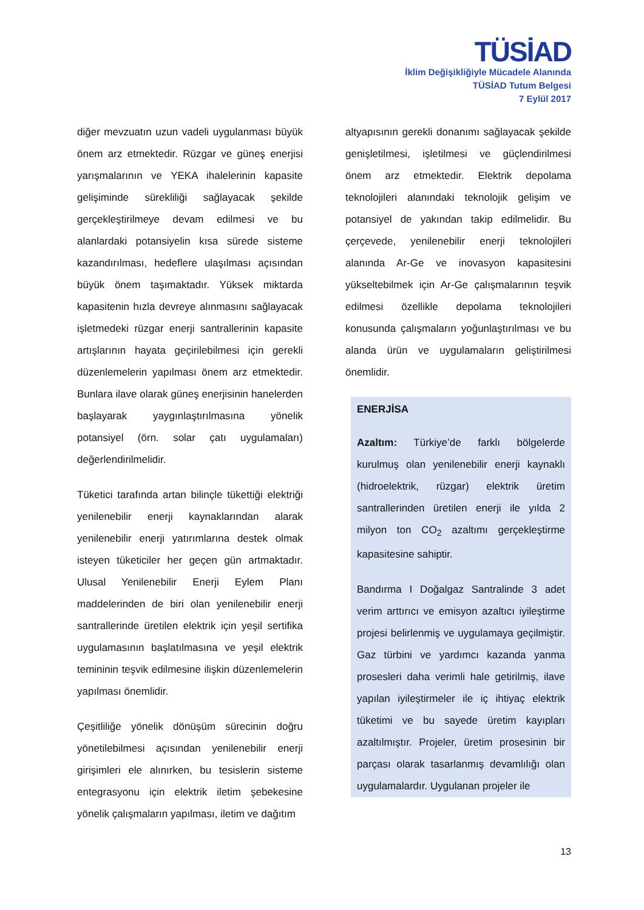TÜSİAD
İklim Değişikliğiyle Mücadele Alanında
TÜSİAD Tutum Belgesi
7 Eylül 2017
diğer mevzuatın uzun vadeli uygulanması büyük önem arz etmektedir. Rüzgar ve güneş enerjisi yarışmalarının ve YEKA ihalelerinin kapasite gelişiminde sürekliliği sağlayacak şekilde gerçekleştirilmeye devam edilmesi ve bu alanlardaki potansiyelin kısa sürede sisteme kazandırılması, hedeflere ulaşılması açısından büyük önem taşımaktadır. Yüksek miktarda kapasitenin hızla devreye alınmasını sağlayacak işletmedeki rüzgar enerji santrallerinin kapasite artışlarının hayata geçirilebilmesi için gerekli düzenlemelerin yapılması önem arz etmektedir. Bunlara ilave olarak güneş enerjisinin hanelerden başlayarak yaygınlaştırılmasına yönelik potansiyel (örn. solar çatı uygulamaları) değerlendirilmelidir.
Tüketici tarafında artan bilinçle tükettiği elektriği yenilenebilir enerji kaynaklarından alarak yenilenebilir enerji yatırımlarına destek olmak isteyen tüketiciler her geçen gün artmaktadır. Ulusal Yenilenebilir Enerji Eylem Planı maddelerinden de biri olan yenilenebilir enerji santrallerinde üretilen elektrik için yeşil sertifika uygulamasının başlatılmasına ve yeşil elektrik temininin teşvik edilmesine ilişkin düzenlemelerin yapılması önemlidir.
Çeşitliliğe yönelik dönüşüm sürecinin doğru yönetilebilmesi açısından yenilenebilir enerji girişimleri ele alınırken, bu tesislerin sisteme entegrasyonu için elektrik iletim şebekesine yönelik çalışmaların yapılması, iletim ve dağıtım
altyapısının gerekli donanımı sağlayacak şekilde genişletilmesi, işletilmesi ve güçlendirilmesi önem arz etmektedir. Elektrik depolama teknolojileri alanındaki teknolojik gelişim ve potansiyel de yakından takip edilmelidir. Bu çerçevede, yenilenebilir enerji teknolojileri alanında Ar-Ge ve inovasyon kapasitesini yükseltebilmek için Ar-Ge çalışmalarının teşvik edilmesi özellikle depolama teknolojileri konusunda çalışmaların yoğunlaştırılması ve bu alanda ürün ve uygulamaların geliştirilmesi önemlidir.
ENERJİSA
Azaltım: Türkiye’de farklı bölgelerde kurulmuş olan yenilenebilir enerji kaynaklı (hidroelektrik, rüzgar) elektrik üretim santrallerinden üretilen enerji ile yılda 2 milyon ton CO<sub>2</sub> azaltımı gerçekleştirme kapasitesine sahiptir.
Bandırma I Doğalgaz Santralinde 3 adet verim arttırıcı ve emisyon azaltıcı iyileştirme projesi belirlenmiş ve uygulamaya geçilmiştir. Gaz türbini ve yardımcı kazanda yanma prosesleri daha verimli hale getirilmiş, ilave yapılan iyileştirmeler ile iç ihtiyaç elektrik tüketimi ve bu sayede üretim kayıpları azaltılmıştır. Projeler, üretim prosesinin bir parçası olarak tasarlanmış devamlılığı olan uygulamalardır. Uygulanan projeler ile
13